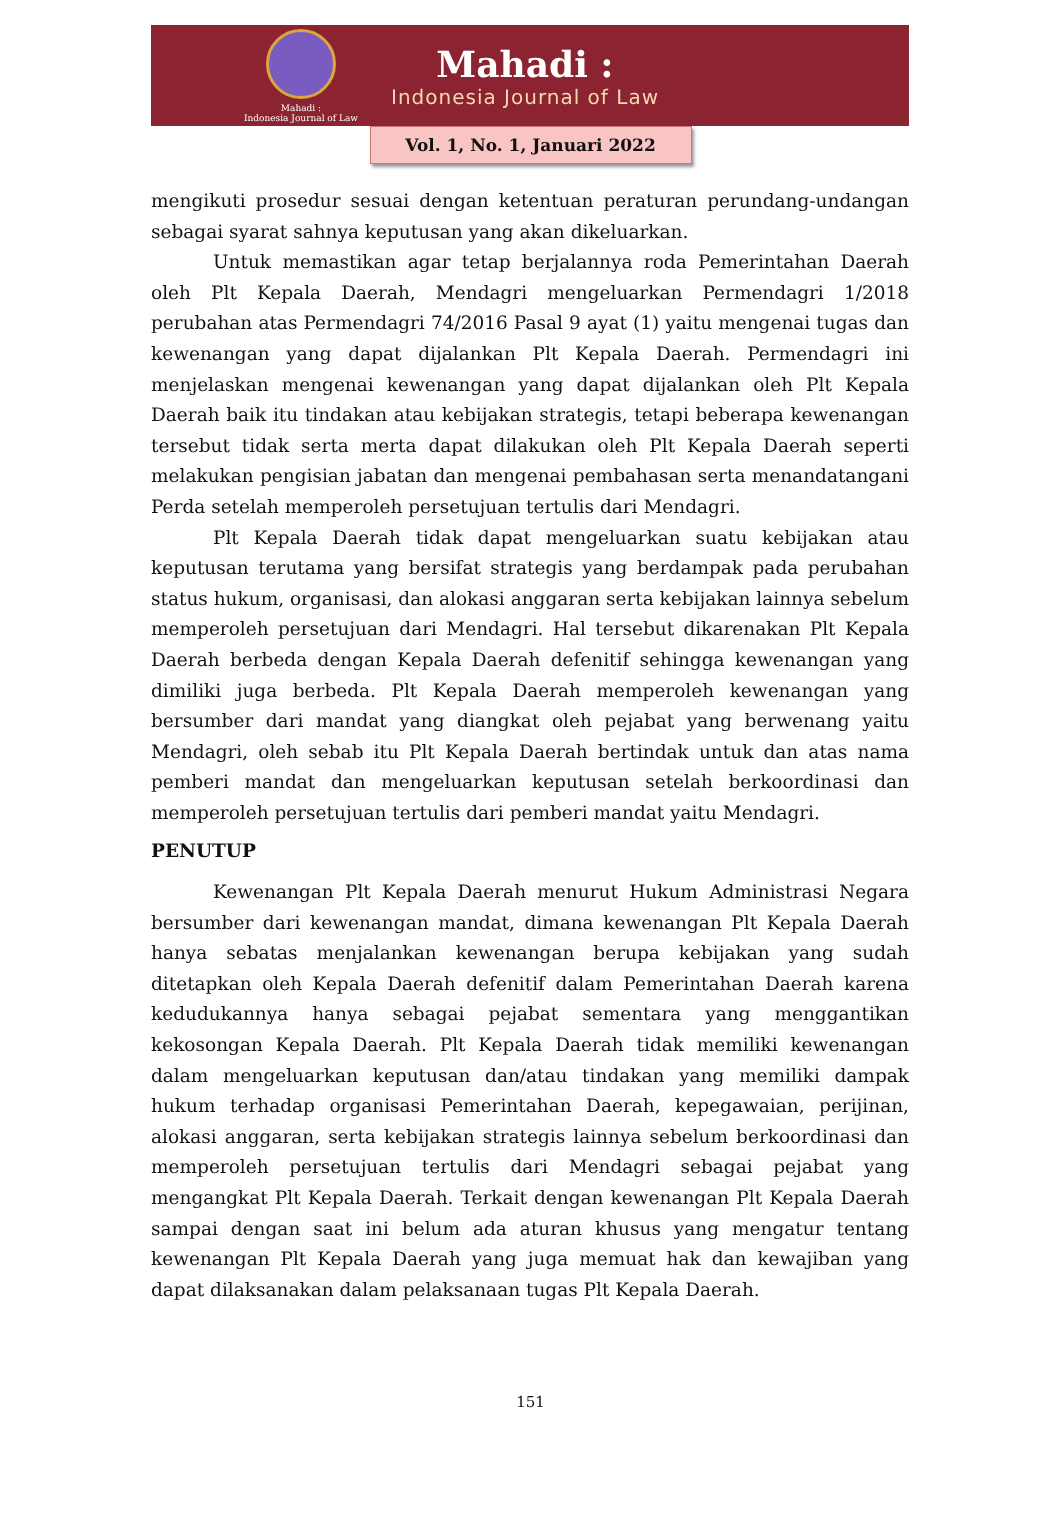Mahadi :
Indonesia Journal of Law
Mahadi :
Indonesia Journal of Law
Vol. 1, No. 1, Januari 2022
mengikuti prosedur sesuai dengan ketentuan peraturan perundang-undangan sebagai syarat sahnya keputusan yang akan dikeluarkan.
Untuk memastikan agar tetap berjalannya roda Pemerintahan Daerah oleh Plt Kepala Daerah, Mendagri mengeluarkan Permendagri 1/2018 perubahan atas Permendagri 74/2016 Pasal 9 ayat (1) yaitu mengenai tugas dan kewenangan yang dapat dijalankan Plt Kepala Daerah. Permendagri ini menjelaskan mengenai kewenangan yang dapat dijalankan oleh Plt Kepala Daerah baik itu tindakan atau kebijakan strategis, tetapi beberapa kewenangan tersebut tidak serta merta dapat dilakukan oleh Plt Kepala Daerah seperti melakukan pengisian jabatan dan mengenai pembahasan serta menandatangani Perda setelah memperoleh persetujuan tertulis dari Mendagri.
Plt Kepala Daerah tidak dapat mengeluarkan suatu kebijakan atau keputusan terutama yang bersifat strategis yang berdampak pada perubahan status hukum, organisasi, dan alokasi anggaran serta kebijakan lainnya sebelum memperoleh persetujuan dari Mendagri. Hal tersebut dikarenakan Plt Kepala Daerah berbeda dengan Kepala Daerah defenitif sehingga kewenangan yang dimiliki juga berbeda. Plt Kepala Daerah memperoleh kewenangan yang bersumber dari mandat yang diangkat oleh pejabat yang berwenang yaitu Mendagri, oleh sebab itu Plt Kepala Daerah bertindak untuk dan atas nama pemberi mandat dan mengeluarkan keputusan setelah berkoordinasi dan memperoleh persetujuan tertulis dari pemberi mandat yaitu Mendagri.
PENUTUP
Kewenangan Plt Kepala Daerah menurut Hukum Administrasi Negara bersumber dari kewenangan mandat, dimana kewenangan Plt Kepala Daerah hanya sebatas menjalankan kewenangan berupa kebijakan yang sudah ditetapkan oleh Kepala Daerah defenitif dalam Pemerintahan Daerah karena kedudukannya hanya sebagai pejabat sementara yang menggantikan kekosongan Kepala Daerah. Plt Kepala Daerah tidak memiliki kewenangan dalam mengeluarkan keputusan dan/atau tindakan yang memiliki dampak hukum terhadap organisasi Pemerintahan Daerah, kepegawaian, perijinan, alokasi anggaran, serta kebijakan strategis lainnya sebelum berkoordinasi dan memperoleh persetujuan tertulis dari Mendagri sebagai pejabat yang mengangkat Plt Kepala Daerah. Terkait dengan kewenangan Plt Kepala Daerah sampai dengan saat ini belum ada aturan khusus yang mengatur tentang kewenangan Plt Kepala Daerah yang juga memuat hak dan kewajiban yang dapat dilaksanakan dalam pelaksanaan tugas Plt Kepala Daerah.
151